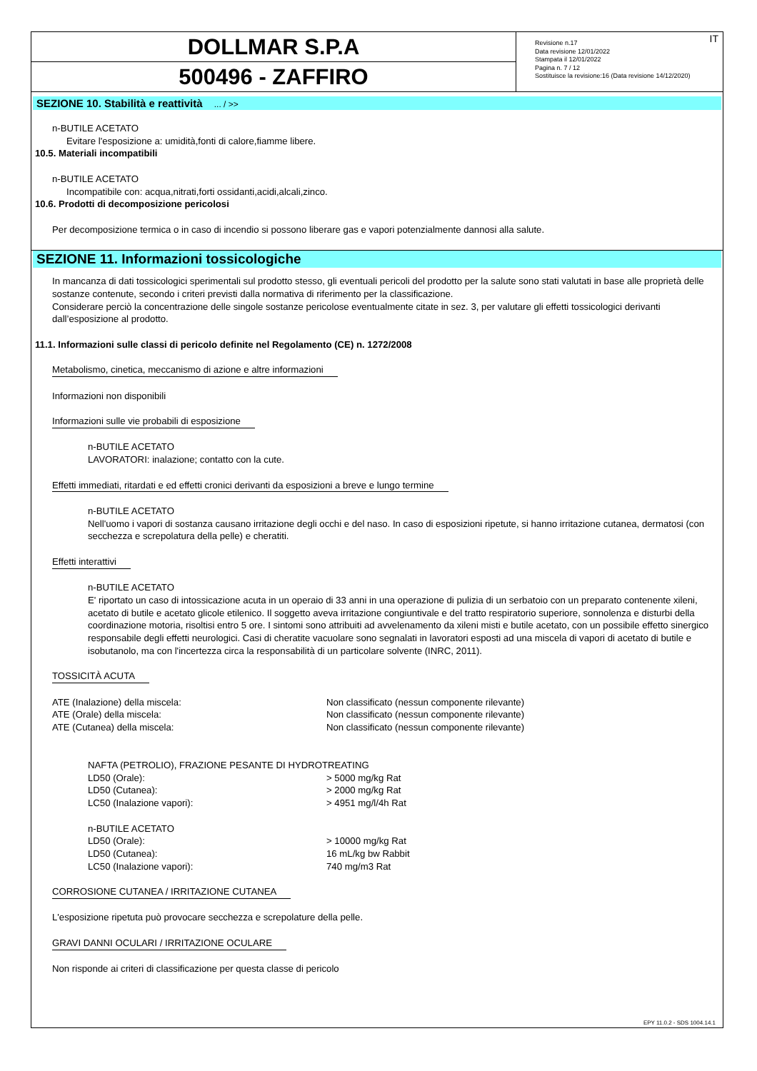DOLLMAR S.P.A
500496 - ZAFFIRO
IT Revisione n.17
Data revisione 12/01/2022
Stampata il 12/01/2022
Pagina n. 7 / 12
Sostituisce la revisione:16 (Data revisione 14/12/2020)
SEZIONE 10. Stabilità e reattività ... / >>
n-BUTILE ACETATO
Evitare l'esposizione a: umidità,fonti di calore,fiamme libere.
10.5. Materiali incompatibili
n-BUTILE ACETATO
Incompatibile con: acqua,nitrati,forti ossidanti,acidi,alcali,zinco.
10.6. Prodotti di decomposizione pericolosi
Per decomposizione termica o in caso di incendio si possono liberare gas e vapori potenzialmente dannosi alla salute.
SEZIONE 11. Informazioni tossicologiche
In mancanza di dati tossicologici sperimentali sul prodotto stesso, gli eventuali pericoli del prodotto per la salute sono stati valutati in base alle proprietà delle sostanze contenute, secondo i criteri previsti dalla normativa di riferimento per la classificazione.
Considerare perciò la concentrazione delle singole sostanze pericolose eventualmente citate in sez. 3, per valutare gli effetti tossicologici derivanti dall’esposizione al prodotto.
11.1. Informazioni sulle classi di pericolo definite nel Regolamento (CE) n. 1272/2008
Metabolismo, cinetica, meccanismo di azione e altre informazioni
Informazioni non disponibili
Informazioni sulle vie probabili di esposizione
n-BUTILE ACETATO
LAVORATORI: inalazione; contatto con la cute.
Effetti immediati, ritardati e ed effetti cronici derivanti da esposizioni a breve e lungo termine
n-BUTILE ACETATO
Nell'uomo i vapori di sostanza causano irritazione degli occhi e del naso. In caso di esposizioni ripetute, si hanno irritazione cutanea, dermatosi (con secchezza e screpolatura della pelle) e cheratiti.
Effetti interattivi
n-BUTILE ACETATO
E' riportato un caso di intossicazione acuta in un operaio di 33 anni in una operazione di pulizia di un serbatoio con un preparato contenente xileni, acetato di butile e acetato glicole etilenico. Il soggetto aveva irritazione congiuntivale e del tratto respiratorio superiore, sonnolenza e disturbi della coordinazione motoria, risoltisi entro 5 ore. I sintomi sono attribuiti ad avvelenamento da xileni misti e butile acetato, con un possibile effetto sinergico responsabile degli effetti neurologici. Casi di cheratite vacuolare sono segnalati in lavoratori esposti ad una miscela di vapori di acetato di butile e isobutanolo, ma con l'incertezza circa la responsabilità di un particolare solvente (INRC, 2011).
TOSSICITÀ ACUTA
| ATE (Inalazione) della miscela: | Non classificato (nessun componente rilevante) |
| ATE (Orale) della miscela: | Non classificato (nessun componente rilevante) |
| ATE (Cutanea) della miscela: | Non classificato (nessun componente rilevante) |
| NAFTA (PETROLIO), FRAZIONE PESANTE DI HYDROTREATING | |
| LD50 (Orale): | > 5000 mg/kg Rat |
| LD50 (Cutanea): | > 2000 mg/kg Rat |
| LC50 (Inalazione vapori): | > 4951 mg/l/4h Rat |
| n-BUTILE ACETATO | |
| LD50 (Orale): | > 10000 mg/kg Rat |
| LD50 (Cutanea): | 16 mL/kg bw Rabbit |
| LC50 (Inalazione vapori): | 740 mg/m3 Rat |
CORROSIONE CUTANEA / IRRITAZIONE CUTANEA
L'esposizione ripetuta può provocare secchezza e screpolature della pelle.
GRAVI DANNI OCULARI / IRRITAZIONE OCULARE
Non risponde ai criteri di classificazione per questa classe di pericolo
EPY 11.0.2 - SDS 1004.14.1